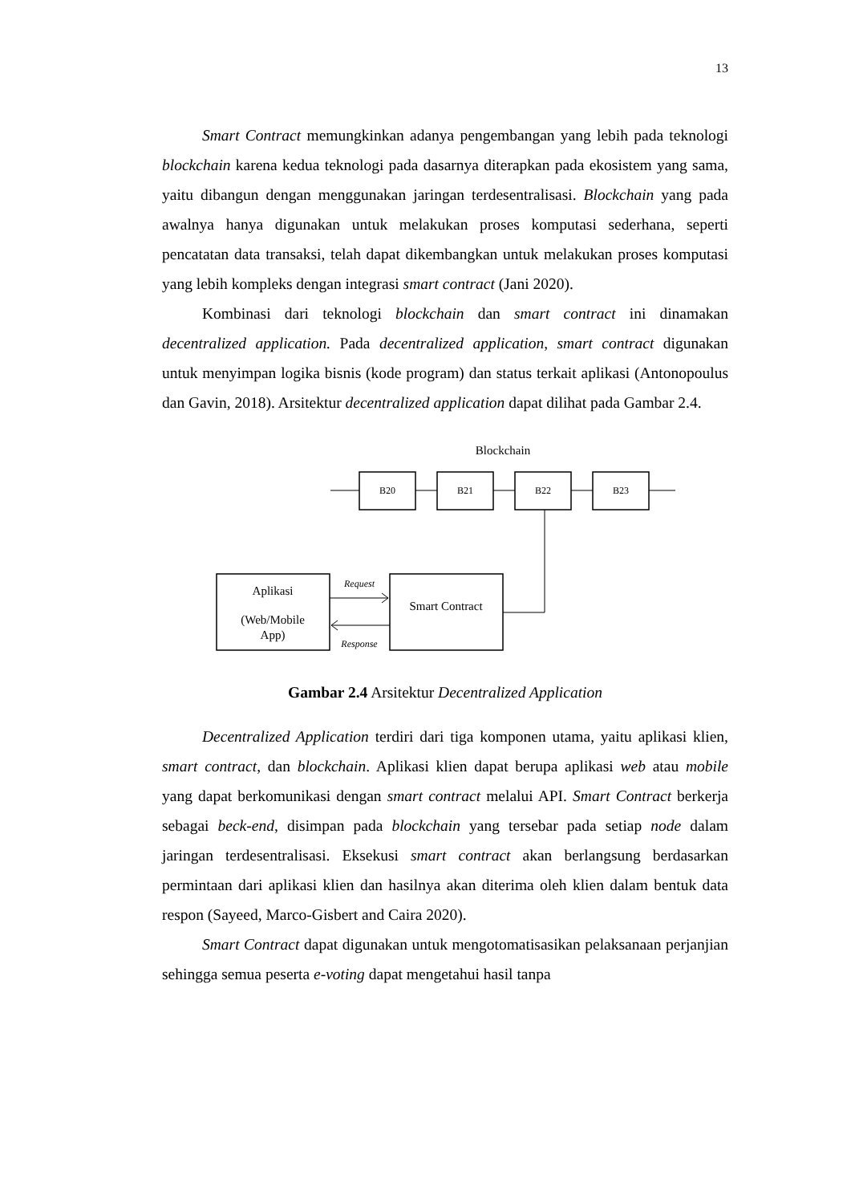13
Smart Contract memungkinkan adanya pengembangan yang lebih pada teknologi blockchain karena kedua teknologi pada dasarnya diterapkan pada ekosistem yang sama, yaitu dibangun dengan menggunakan jaringan terdesentralisasi. Blockchain yang pada awalnya hanya digunakan untuk melakukan proses komputasi sederhana, seperti pencatatan data transaksi, telah dapat dikembangkan untuk melakukan proses komputasi yang lebih kompleks dengan integrasi smart contract (Jani 2020).
Kombinasi dari teknologi blockchain dan smart contract ini dinamakan decentralized application. Pada decentralized application, smart contract digunakan untuk menyimpan logika bisnis (kode program) dan status terkait aplikasi (Antonopoulus dan Gavin, 2018). Arsitektur decentralized application dapat dilihat pada Gambar 2.4.
Blockchain
B20
B21
B22
B23
Aplikasi
(Web/Mobile
App)
Smart Contract
Request
Response
Gambar 2.4 Arsitektur Decentralized Application
Decentralized Application terdiri dari tiga komponen utama, yaitu aplikasi klien, smart contract, dan blockchain. Aplikasi klien dapat berupa aplikasi web atau mobile yang dapat berkomunikasi dengan smart contract melalui API. Smart Contract berkerja sebagai beck-end, disimpan pada blockchain yang tersebar pada setiap node dalam jaringan terdesentralisasi. Eksekusi smart contract akan berlangsung berdasarkan permintaan dari aplikasi klien dan hasilnya akan diterima oleh klien dalam bentuk data respon (Sayeed, Marco-Gisbert and Caira 2020).
Smart Contract dapat digunakan untuk mengotomatisasikan pelaksanaan perjanjian sehingga semua peserta e-voting dapat mengetahui hasil tanpa